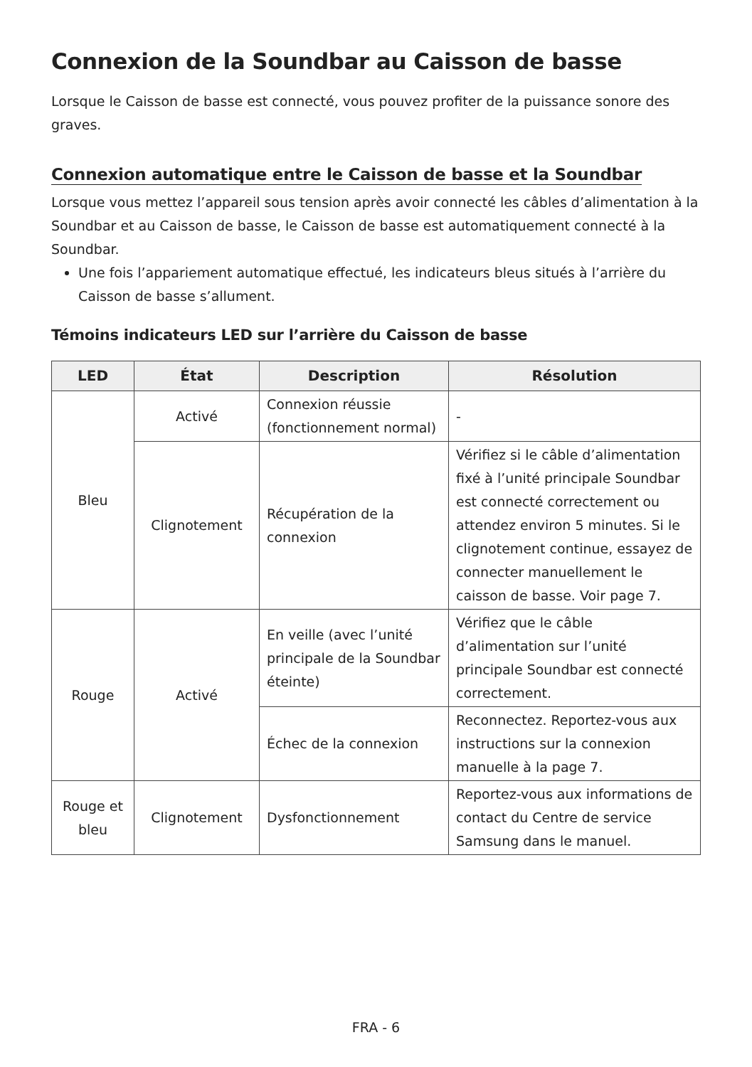Connexion de la Soundbar au Caisson de basse
Lorsque le Caisson de basse est connecté, vous pouvez profiter de la puissance sonore des graves.
Connexion automatique entre le Caisson de basse et la Soundbar
Lorsque vous mettez l’appareil sous tension après avoir connecté les câbles d’alimentation à la Soundbar et au Caisson de basse, le Caisson de basse est automatiquement connecté à la Soundbar.
Une fois l’appariement automatique effectué, les indicateurs bleus situés à l’arrière du Caisson de basse s’allument.
Témoins indicateurs LED sur l’arrière du Caisson de basse
| LED | État | Description | Résolution |
| --- | --- | --- | --- |
| Bleu | Activé | Connexion réussie (fonctionnement normal) | - |
| | Clignotement | Récupération de la connexion | Vérifiez si le câble d’alimentation fixé à l’unité principale Soundbar est connecté correctement ou attendez environ 5 minutes. Si le clignotement continue, essayez de connecter manuellement le caisson de basse. Voir page 7. |
| Rouge | Activé | En veille (avec l’unité principale de la Soundbar éteinte) | Vérifiez que le câble d’alimentation sur l’unité principale Soundbar est connecté correctement. |
| | | Échec de la connexion | Reconnectez. Reportez-vous aux instructions sur la connexion manuelle à la page 7. |
| Rouge et bleu | Clignotement | Dysfonctionnement | Reportez-vous aux informations de contact du Centre de service Samsung dans le manuel. |
FRA - 6